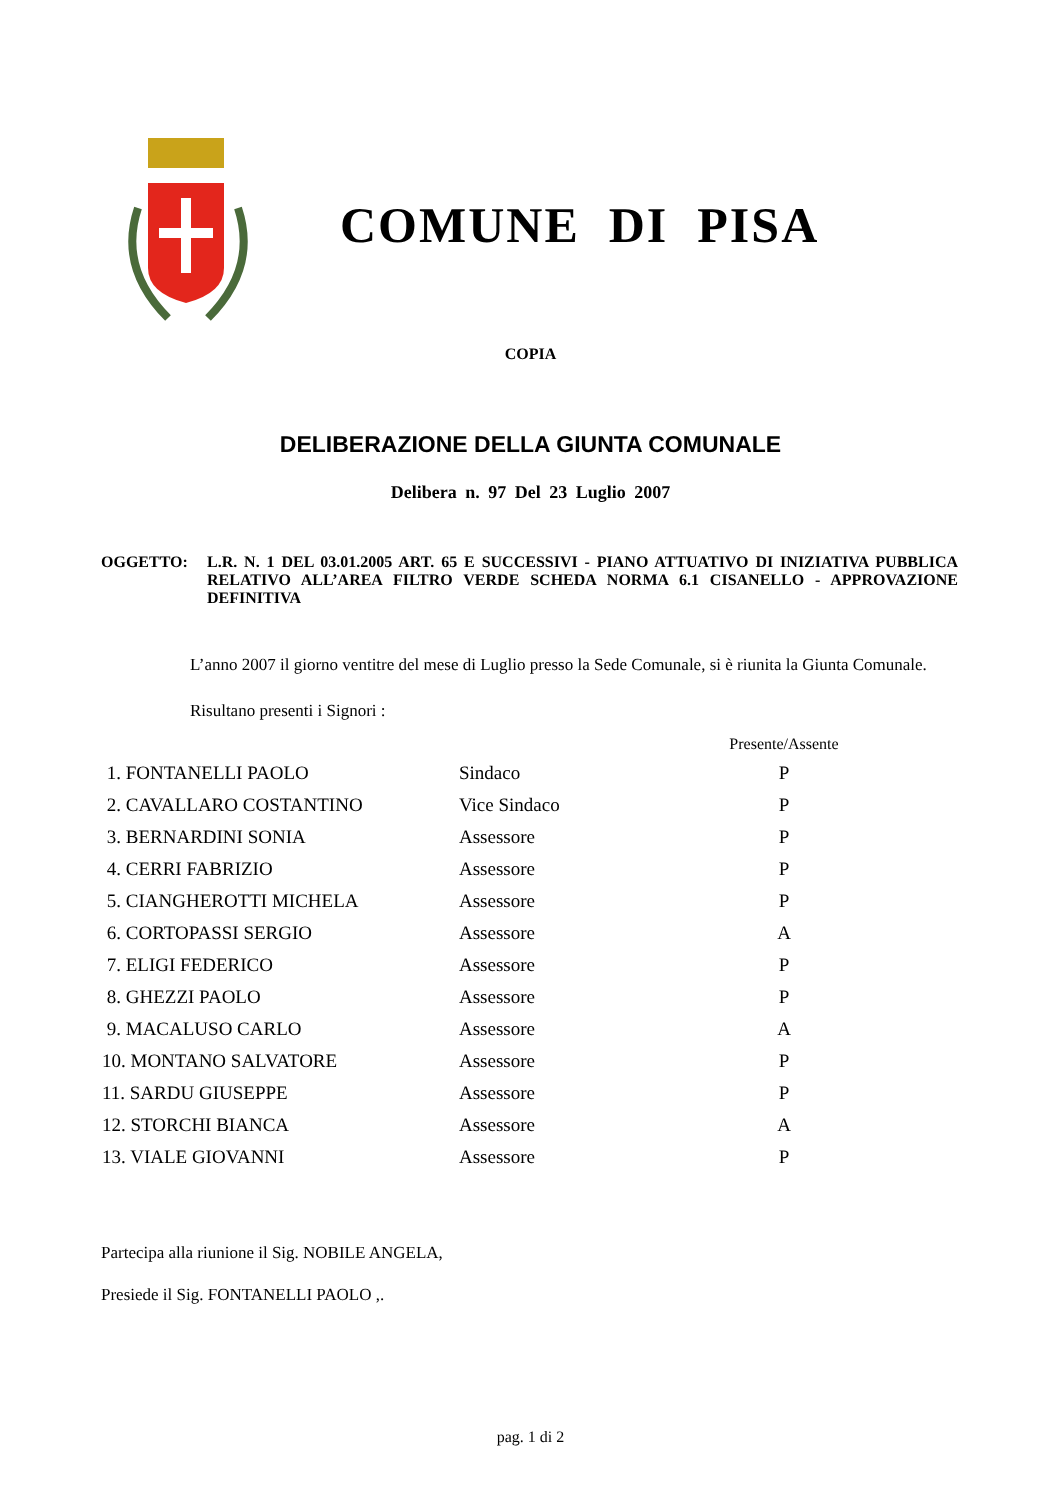COMUNE DI PISA
COPIA
DELIBERAZIONE DELLA GIUNTA COMUNALE
Delibera n. 97 Del 23 Luglio 2007
OGGETTO: L.R. N. 1 DEL 03.01.2005 ART. 65 E SUCCESSIVI - PIANO ATTUATIVO DI INIZIATIVA PUBBLICA RELATIVO ALL’AREA FILTRO VERDE SCHEDA NORMA 6.1 CISANELLO - APPROVAZIONE DEFINITIVA
L’anno 2007 il giorno ventitre del mese di Luglio presso la Sede Comunale, si è riunita la Giunta Comunale.
Risultano presenti i Signori :
| | | Presente/Assente |
| --- | --- | --- |
| 1. FONTANELLI PAOLO | Sindaco | P |
| 2. CAVALLARO COSTANTINO | Vice Sindaco | P |
| 3. BERNARDINI SONIA | Assessore | P |
| 4. CERRI FABRIZIO | Assessore | P |
| 5. CIANGHEROTTI MICHELA | Assessore | P |
| 6. CORTOPASSI SERGIO | Assessore | A |
| 7. ELIGI FEDERICO | Assessore | P |
| 8. GHEZZI PAOLO | Assessore | P |
| 9. MACALUSO CARLO | Assessore | A |
| 10. MONTANO SALVATORE | Assessore | P |
| 11. SARDU GIUSEPPE | Assessore | P |
| 12. STORCHI BIANCA | Assessore | A |
| 13. VIALE GIOVANNI | Assessore | P |
Partecipa alla riunione il Sig. NOBILE ANGELA,
Presiede il Sig. FONTANELLI PAOLO ,.
pag. 1 di 2